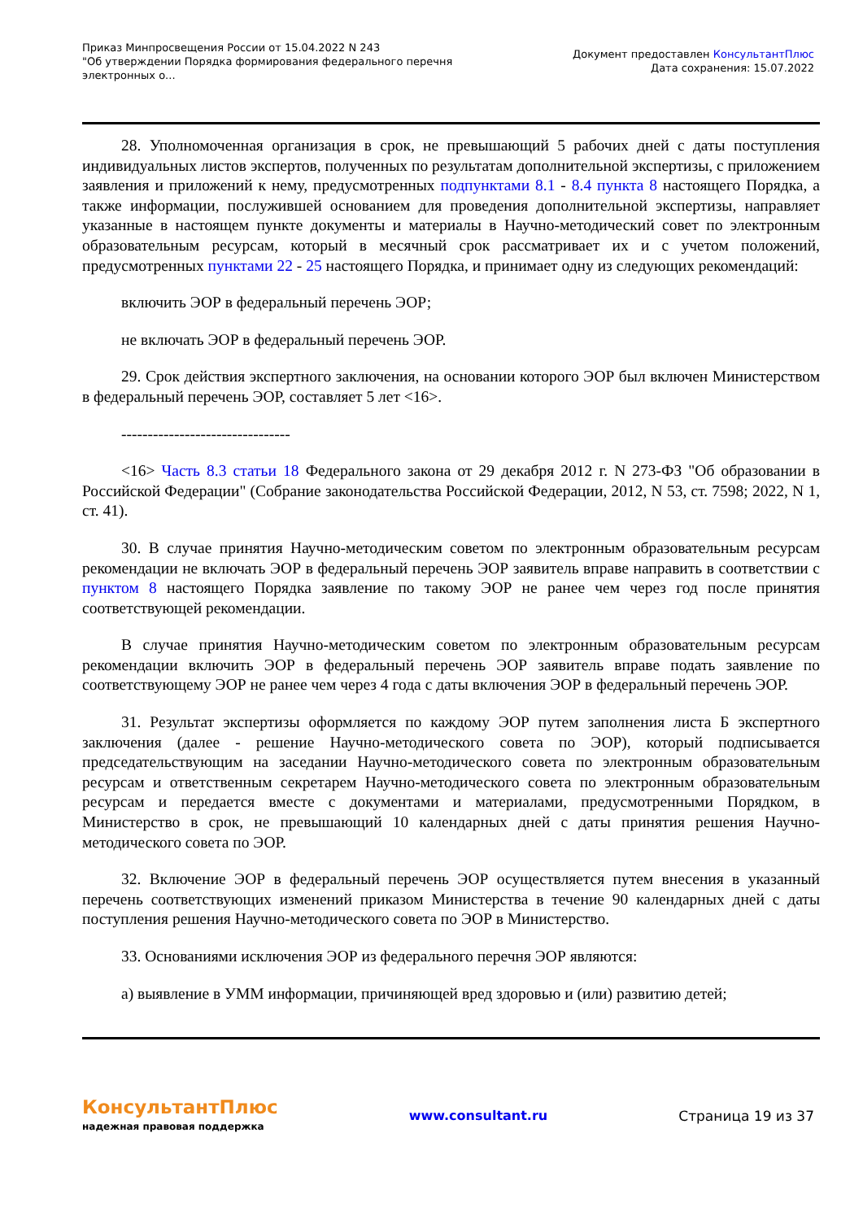Приказ Минпросвещения России от 15.04.2022 N 243
"Об утверждении Порядка формирования федерального перечня
электронных о...
Документ предоставлен КонсультантПлюс
Дата сохранения: 15.07.2022
28. Уполномоченная организация в срок, не превышающий 5 рабочих дней с даты поступления индивидуальных листов экспертов, полученных по результатам дополнительной экспертизы, с приложением заявления и приложений к нему, предусмотренных подпунктами 8.1 - 8.4 пункта 8 настоящего Порядка, а также информации, послужившей основанием для проведения дополнительной экспертизы, направляет указанные в настоящем пункте документы и материалы в Научно-методический совет по электронным образовательным ресурсам, который в месячный срок рассматривает их и с учетом положений, предусмотренных пунктами 22 - 25 настоящего Порядка, и принимает одну из следующих рекомендаций:
включить ЭОР в федеральный перечень ЭОР;
не включать ЭОР в федеральный перечень ЭОР.
29. Срок действия экспертного заключения, на основании которого ЭОР был включен Министерством в федеральный перечень ЭОР, составляет 5 лет <16>.
--------------------------------
<16> Часть 8.3 статьи 18 Федерального закона от 29 декабря 2012 г. N 273-ФЗ "Об образовании в Российской Федерации" (Собрание законодательства Российской Федерации, 2012, N 53, ст. 7598; 2022, N 1, ст. 41).
30. В случае принятия Научно-методическим советом по электронным образовательным ресурсам рекомендации не включать ЭОР в федеральный перечень ЭОР заявитель вправе направить в соответствии с пунктом 8 настоящего Порядка заявление по такому ЭОР не ранее чем через год после принятия соответствующей рекомендации.
В случае принятия Научно-методическим советом по электронным образовательным ресурсам рекомендации включить ЭОР в федеральный перечень ЭОР заявитель вправе подать заявление по соответствующему ЭОР не ранее чем через 4 года с даты включения ЭОР в федеральный перечень ЭОР.
31. Результат экспертизы оформляется по каждому ЭОР путем заполнения листа Б экспертного заключения (далее - решение Научно-методического совета по ЭОР), который подписывается председательствующим на заседании Научно-методического совета по электронным образовательным ресурсам и ответственным секретарем Научно-методического совета по электронным образовательным ресурсам и передается вместе с документами и материалами, предусмотренными Порядком, в Министерство в срок, не превышающий 10 календарных дней с даты принятия решения Научно-методического совета по ЭОР.
32. Включение ЭОР в федеральный перечень ЭОР осуществляется путем внесения в указанный перечень соответствующих изменений приказом Министерства в течение 90 календарных дней с даты поступления решения Научно-методического совета по ЭОР в Министерство.
33. Основаниями исключения ЭОР из федерального перечня ЭОР являются:
а) выявление в УММ информации, причиняющей вред здоровью и (или) развитию детей;
КонсультантПлюс
надежная правовая поддержка
www.consultant.ru Страница 19 из 37